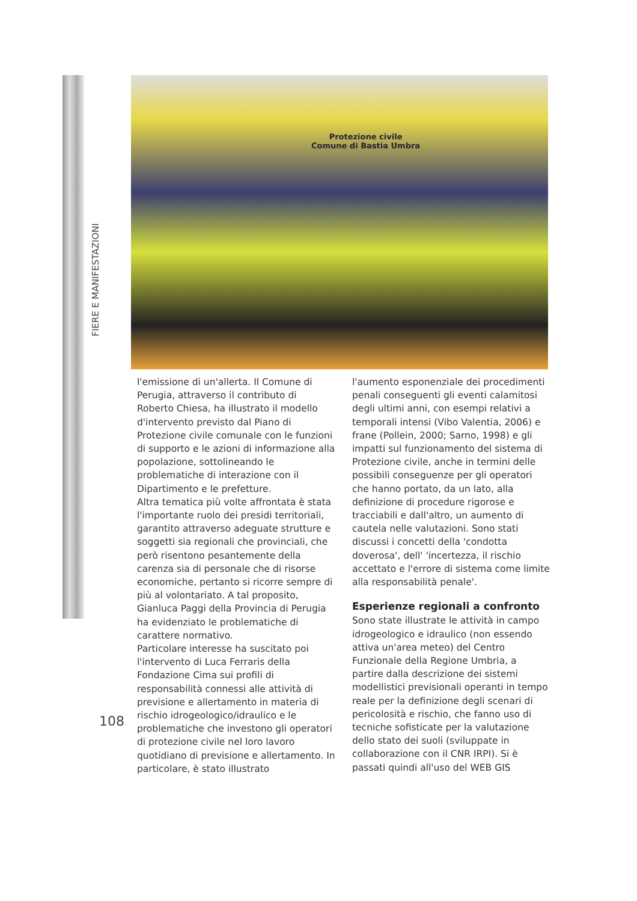FIERE E MANIFESTAZIONI
Protezione civile
Comune di Bastia Umbra
l'emissione di un'allerta. Il Comune di Perugia, attraverso il contributo di Roberto Chiesa, ha illustrato il modello d'intervento previsto dal Piano di Protezione civile comunale con le funzioni di supporto e le azioni di informazione alla popolazione, sottolineando le problematiche di interazione con il Dipartimento e le prefetture.
Altra tematica più volte affrontata è stata l'importante ruolo dei presidi territoriali, garantito attraverso adeguate strutture e soggetti sia regionali che provinciali, che però risentono pesantemente della carenza sia di personale che di risorse economiche, pertanto si ricorre sempre di più al volontariato. A tal proposito, Gianluca Paggi della Provincia di Perugia ha evidenziato le problematiche di carattere normativo.
Particolare interesse ha suscitato poi l'intervento di Luca Ferraris della Fondazione Cima sui profili di responsabilità connessi alle attività di previsione e allertamento in materia di rischio idrogeologico/idraulico e le problematiche che investono gli operatori di protezione civile nel loro lavoro quotidiano di previsione e allertamento. In particolare, è stato illustrato
l'aumento esponenziale dei procedimenti penali conseguenti gli eventi calamitosi degli ultimi anni, con esempi relativi a temporali intensi (Vibo Valentia, 2006) e frane (Pollein, 2000; Sarno, 1998) e gli impatti sul funzionamento del sistema di Protezione civile, anche in termini delle possibili conseguenze per gli operatori che hanno portato, da un lato, alla definizione di procedure rigorose e tracciabili e dall'altro, un aumento di cautela nelle valutazioni. Sono stati discussi i concetti della 'condotta doverosa', dell' 'incertezza, il rischio accettato e l'errore di sistema come limite alla responsabilità penale'.
Esperienze regionali a confronto
Sono state illustrate le attività in campo idrogeologico e idraulico (non essendo attiva un'area meteo) del Centro Funzionale della Regione Umbria, a partire dalla descrizione dei sistemi modellistici previsionali operanti in tempo reale per la definizione degli scenari di pericolosità e rischio, che fanno uso di tecniche sofisticate per la valutazione dello stato dei suoli (sviluppate in collaborazione con il CNR IRPI). Si è passati quindi all'uso del WEB GIS
108